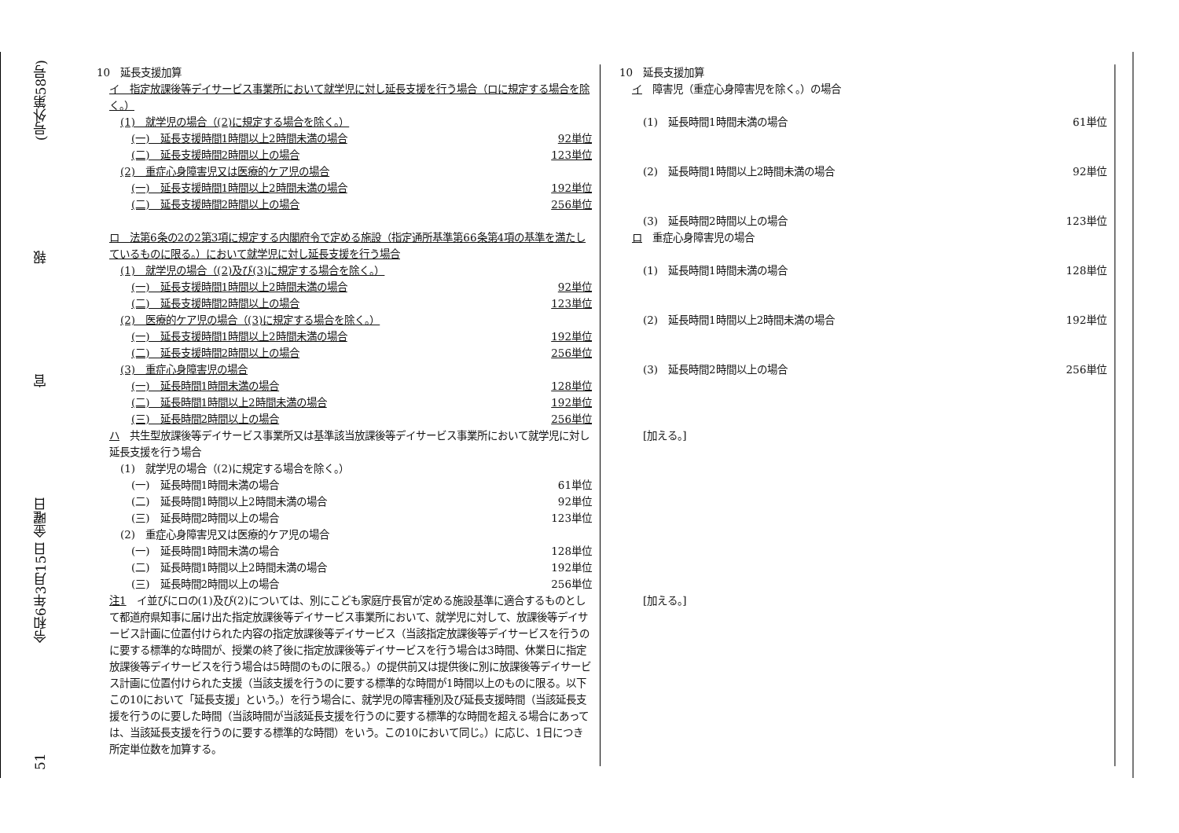51 令和6年3月15日 金曜日 官 報 (号外第58号)
10　延長支援加算
イ　指定放課後等デイサービス事業所において就学児に対し延長支援を行う場合（ロに規定する場合を除く。）
(1)　就学児の場合（(2)に規定する場合を除く。）
(一)　延長支援時間1時間以上2時間未満の場合 92単位
(二)　延長支援時間2時間以上の場合 123単位
(2)　重症心身障害児又は医療的ケア児の場合
(一)　延長支援時間1時間以上2時間未満の場合 192単位
(二)　延長支援時間2時間以上の場合 256単位
ロ　法第6条の2の2第3項に規定する内閣府令で定める施設（指定通所基準第66条第4項の基準を満たしているものに限る。）において就学児に対し延長支援を行う場合
(1)　就学児の場合（(2)及び(3)に規定する場合を除く。）
(一)　延長支援時間1時間以上2時間未満の場合 92単位
(二)　延長支援時間2時間以上の場合 123単位
(2)　医療的ケア児の場合（(3)に規定する場合を除く。）
(一)　延長支援時間1時間以上2時間未満の場合 192単位
(二)　延長支援時間2時間以上の場合 256単位
(3)　重症心身障害児の場合
(一)　延長時間1時間未満の場合 128単位
(二)　延長時間1時間以上2時間未満の場合 192単位
(三)　延長時間2時間以上の場合 256単位
ハ　共生型放課後等デイサービス事業所又は基準該当放課後等デイサービス事業所において就学児に対し延長支援を行う場合
(1)　就学児の場合（(2)に規定する場合を除く。）
(一)　延長時間1時間未満の場合 61単位
(二)　延長時間1時間以上2時間未満の場合 92単位
(三)　延長時間2時間以上の場合 123単位
(2)　重症心身障害児又は医療的ケア児の場合
(一)　延長時間1時間未満の場合 128単位
(二)　延長時間1時間以上2時間未満の場合 192単位
(三)　延長時間2時間以上の場合 256単位
注1　イ並びにロの(1)及び(2)については、別にこども家庭庁長官が定める施設基準に適合するものとして都道府県知事に届け出た指定放課後等デイサービス事業所において、就学児に対して、放課後等デイサービス計画に位置付けられた内容の指定放課後等デイサービス（当該指定放課後等デイサービスを行うのに要する標準的な時間が、授業の終了後に指定放課後等デイサービスを行う場合は3時間、休業日に指定放課後等デイサービスを行う場合は5時間のものに限る。）の提供前又は提供後に別に放課後等デイサービス計画に位置付けられた支援（当該支援を行うのに要する標準的な時間が1時間以上のものに限る。以下この10において「延長支援」という。）を行う場合に、就学児の障害種別及び延長支援時間（当該延長支援を行うのに要した時間（当該時間が当該延長支援を行うのに要する標準的な時間を超える場合にあっては、当該延長支援を行うのに要する標準的な時間）をいう。この10において同じ。）に応じ、1日につき所定単位数を加算する。
10　延長支援加算
イ　障害児（重症心身障害児を除く。）の場合
(1)　延長時間1時間未満の場合 61単位
(2)　延長時間1時間以上2時間未満の場合 92単位
(3)　延長時間2時間以上の場合 123単位
ロ　重症心身障害児の場合
(1)　延長時間1時間未満の場合 128単位
(2)　延長時間1時間以上2時間未満の場合 192単位
(3)　延長時間2時間以上の場合 256単位
[加える。]
[加える。]